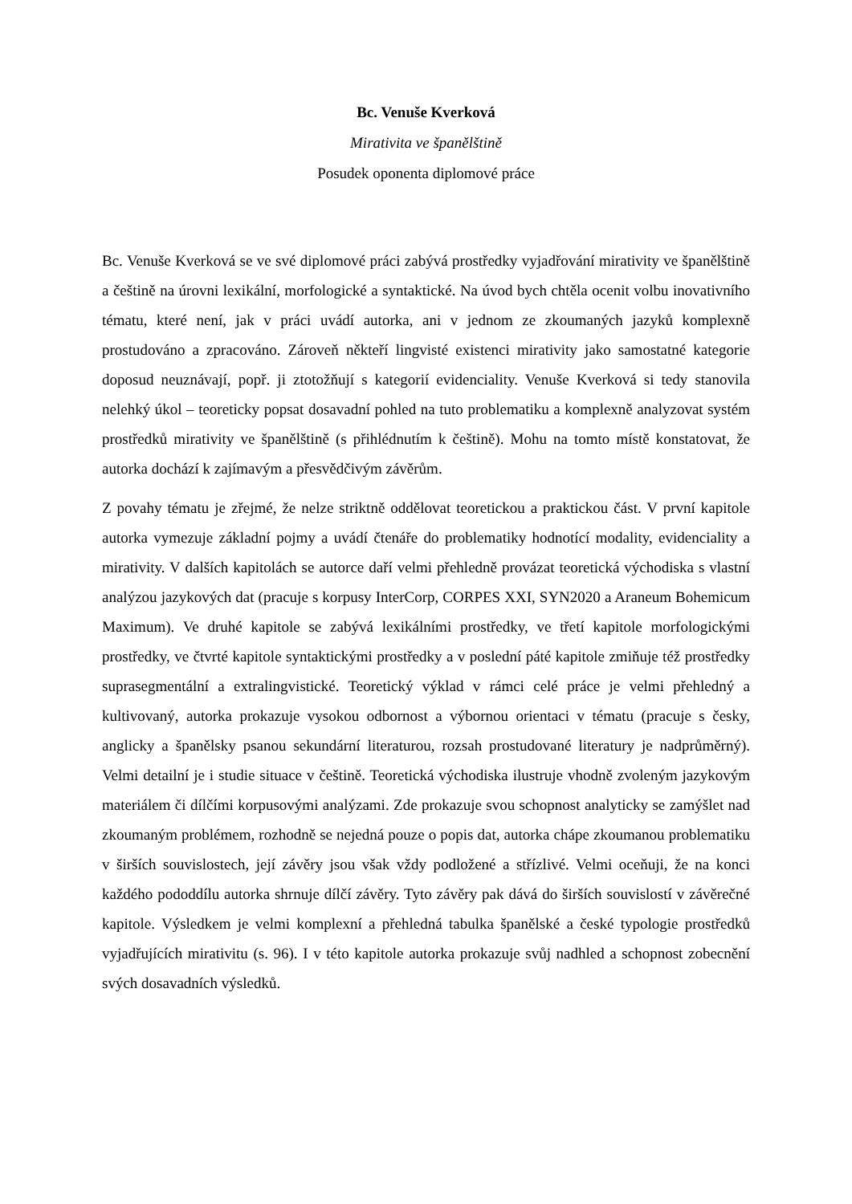Bc. Venuše Kverková
Mirativita ve španělštině
Posudek oponenta diplomové práce
Bc. Venuše Kverková se ve své diplomové práci zabývá prostředky vyjadřování mirativity ve španělštině a češtině na úrovni lexikální, morfologické a syntaktické. Na úvod bych chtěla ocenit volbu inovativního tématu, které není, jak v práci uvádí autorka, ani v jednom ze zkoumaných jazyků komplexně prostudováno a zpracováno. Zároveň někteří lingvisté existenci mirativity jako samostatné kategorie doposud neuznávají, popř. ji ztotožňují s kategorií evidenciality. Venuše Kverková si tedy stanovila nelehký úkol – teoreticky popsat dosavadní pohled na tuto problematiku a komplexně analyzovat systém prostředků mirativity ve španělštině (s přihlédnutím k češtině). Mohu na tomto místě konstatovat, že autorka dochází k zajímavým a přesvědčivým závěrům.
Z povahy tématu je zřejmé, že nelze striktně oddělovat teoretickou a praktickou část. V první kapitole autorka vymezuje základní pojmy a uvádí čtenáře do problematiky hodnotící modality, evidenciality a mirativity. V dalších kapitolách se autorce daří velmi přehledně provázat teoretická východiska s vlastní analýzou jazykových dat (pracuje s korpusy InterCorp, CORPES XXI, SYN2020 a Araneum Bohemicum Maximum). Ve druhé kapitole se zabývá lexikálními prostředky, ve třetí kapitole morfologickými prostředky, ve čtvrté kapitole syntaktickými prostředky a v poslední páté kapitole zmiňuje též prostředky suprasegmentální a extralingvistické. Teoretický výklad v rámci celé práce je velmi přehledný a kultivovaný, autorka prokazuje vysokou odbornost a výbornou orientaci v tématu (pracuje s česky, anglicky a španělsky psanou sekundární literaturou, rozsah prostudované literatury je nadprůměrný). Velmi detailní je i studie situace v češtině. Teoretická východiska ilustruje vhodně zvoleným jazykovým materiálem či dílčími korpusovými analýzami. Zde prokazuje svou schopnost analyticky se zamýšlet nad zkoumaným problémem, rozhodně se nejedná pouze o popis dat, autorka chápe zkoumanou problematiku v širších souvislostech, její závěry jsou však vždy podložené a střízlivé. Velmi oceňuji, že na konci každého pododdílu autorka shrnuje dílčí závěry. Tyto závěry pak dává do širších souvislostí v závěrečné kapitole. Výsledkem je velmi komplexní a přehledná tabulka španělské a české typologie prostředků vyjadřujících mirativitu (s. 96). I v této kapitole autorka prokazuje svůj nadhled a schopnost zobecnění svých dosavadních výsledků.